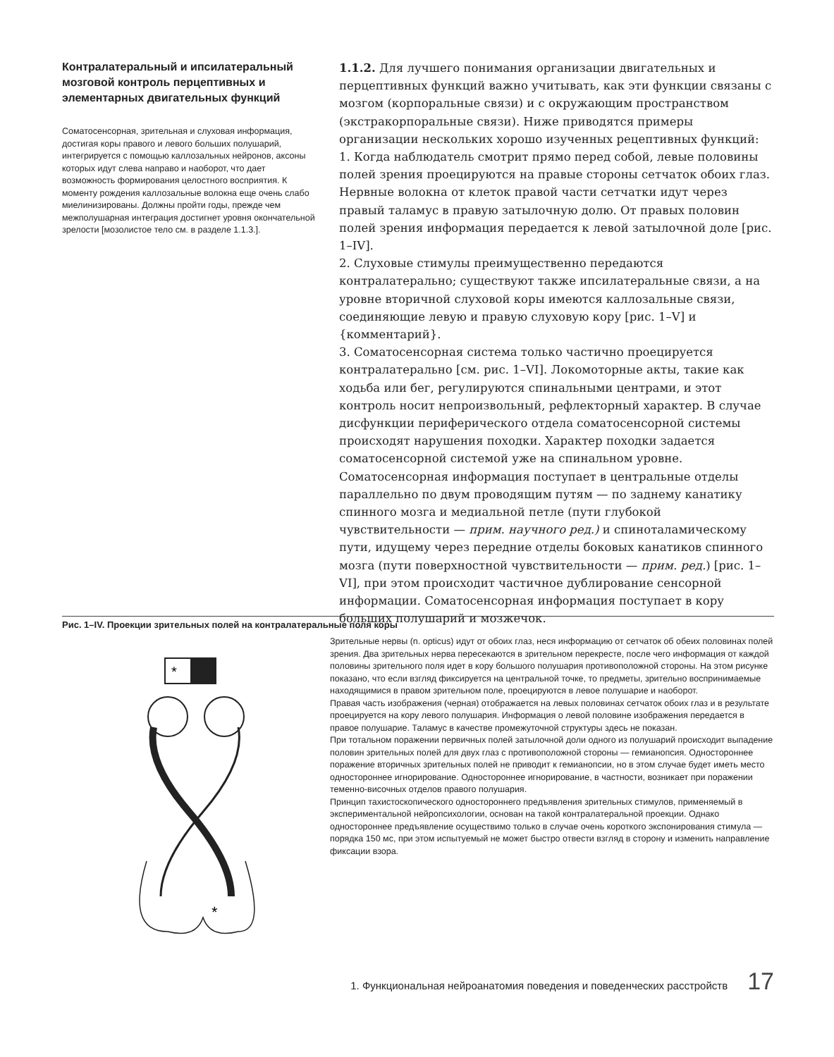Контралатеральный и ипсилатеральный мозговой контроль перцептивных и элементарных двигательных функций
Соматосенсорная, зрительная и слуховая информация, достигая коры правого и левого больших полушарий, интегрируется с помощью каллозальных нейронов, аксоны которых идут слева направо и наоборот, что дает возможность формирования целостного восприятия. К моменту рождения каллозальные волокна еще очень слабо миелинизированы. Должны пройти годы, прежде чем межполушарная интеграция достигнет уровня окончательной зрелости [мозолистое тело см. в разделе 1.1.3.].
1.1.2. Для лучшего понимания организации двигательных и перцептивных функций важно учитывать, как эти функции связаны с мозгом (корпоральные связи) и с окружающим пространством (экстракорпоральные связи). Ниже приводятся примеры организации нескольких хорошо изученных рецептивных функций:
1. Когда наблюдатель смотрит прямо перед собой, левые половины полей зрения проецируются на правые стороны сетчаток обоих глаз. Нервные волокна от клеток правой части сетчатки идут через правый таламус в правую затылочную долю. От правых половин полей зрения информация передается к левой затылочной доле [рис. 1–IV].
2. Слуховые стимулы преимущественно передаются контралатерально; существуют также ипсилатеральные связи, а на уровне вторичной слуховой коры имеются каллозальные связи, соединяющие левую и правую слуховую кору [рис. 1–V] и {комментарий}.
3. Соматосенсорная система только частично проецируется контралатерально [см. рис. 1–VI]. Локомоторные акты, такие как ходьба или бег, регулируются спинальными центрами, и этот контроль носит непроизвольный, рефлекторный характер. В случае дисфункции периферического отдела соматосенсорной системы происходят нарушения походки. Характер походки задается соматосенсорной системой уже на спинальном уровне. Соматосенсорная информация поступает в центральные отделы параллельно по двум проводящим путям — по заднему канатику спинного мозга и медиальной петле (пути глубокой чувствительности — прим. научного ред.) и спиноталамическому пути, идущему через передние отделы боковых канатиков спинного мозга (пути поверхностной чувствительности — прим. ред.) [рис. 1–VI], при этом происходит частичное дублирование сенсорной информации. Соматосенсорная информация поступает в кору больших полушарий и мозжечок.
Рис. 1–IV. Проекции зрительных полей на контралатеральные поля коры
*
*
Зрительные нервы (n. opticus) идут от обоих глаз, неся информацию от сетчаток об обеих половинах полей зрения. Два зрительных нерва пересекаются в зрительном перекресте, после чего информация от каждой половины зрительного поля идет в кору большого полушария противоположной стороны. На этом рисунке показано, что если взгляд фиксируется на центральной точке, то предметы, зрительно воспринимаемые находящимися в правом зрительном поле, проецируются в левое полушарие и наоборот.
Правая часть изображения (черная) отображается на левых половинах сетчаток обоих глаз и в результате проецируется на кору левого полушария. Информация о левой половине изображения передается в правое полушарие. Таламус в качестве промежуточной структуры здесь не показан.
При тотальном поражении первичных полей затылочной доли одного из полушарий происходит выпадение половин зрительных полей для двух глаз с противоположной стороны — гемианопсия. Одностороннее поражение вторичных зрительных полей не приводит к гемианопсии, но в этом случае будет иметь место одностороннее игнорирование. Одностороннее игнорирование, в частности, возникает при поражении теменно-височных отделов правого полушария.
Принцип тахистоскопического одностороннего предъявления зрительных стимулов, применяемый в экспериментальной нейропсихологии, основан на такой контралатеральной проекции. Однако одностороннее предъявление осуществимо только в случае очень короткого экспонирования стимула — порядка 150 мс, при этом испытуемый не может быстро отвести взгляд в сторону и изменить направление фиксации взора.
1. Функциональная нейроанатомия поведения и поведенческих расстройств 17